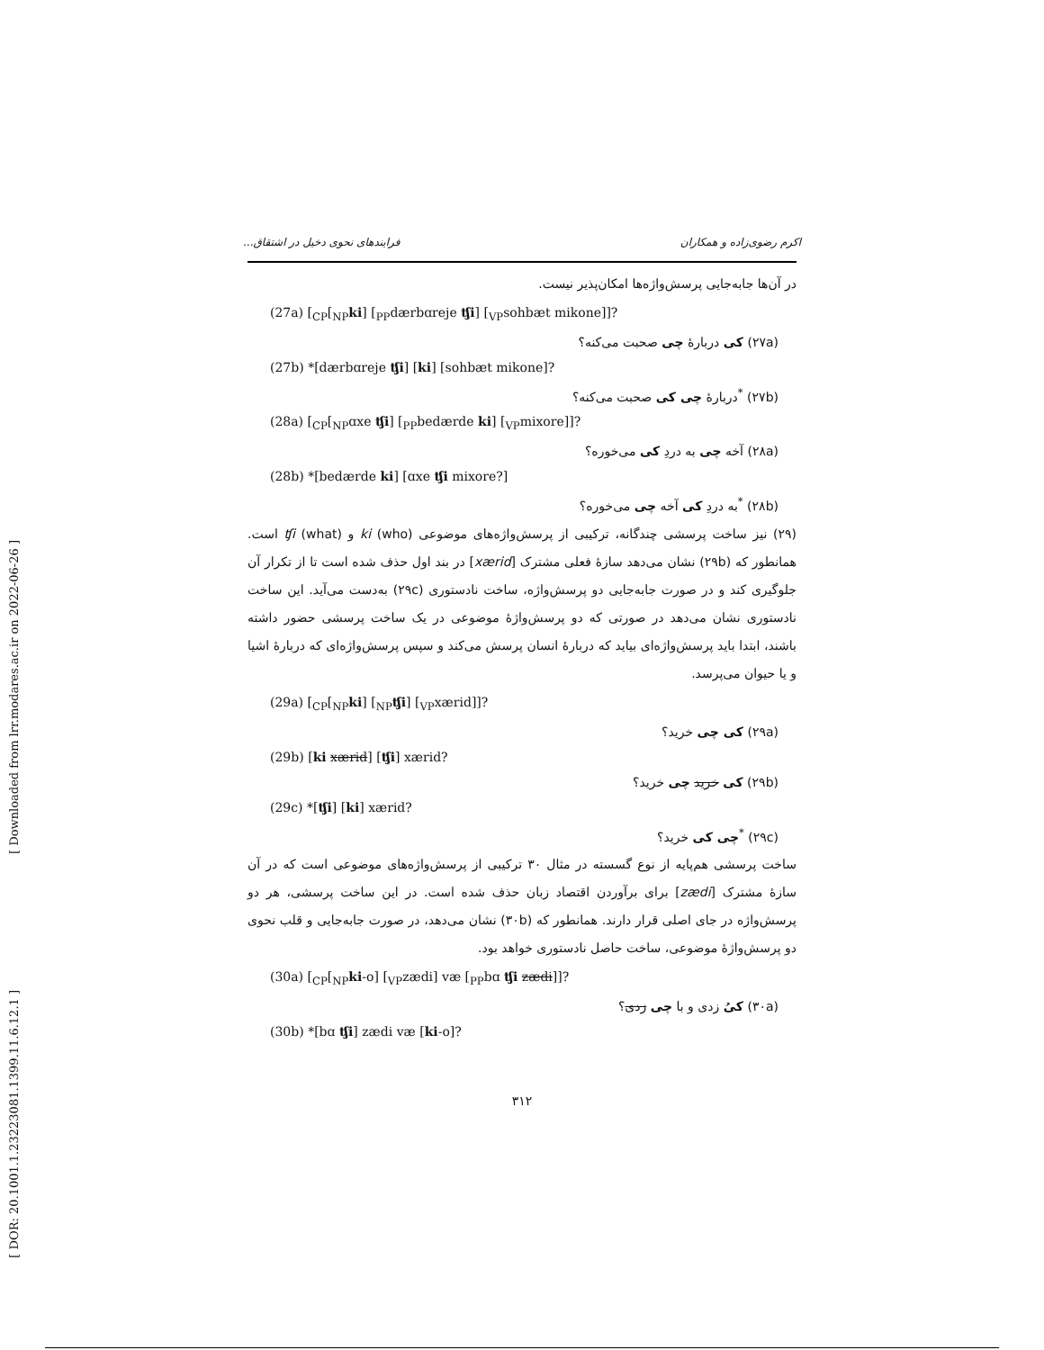اکرم رضوی‌زاده و همکاران فرایندهای نحوی دخیل در اشتقاق...
در آن‌ها جابه‌جایی پرسش‌واژه‌ها امکان‌پذیر نیست.
(27a) [<sub>CP</sub>[<sub>NP</sub>ki] [<sub>PP</sub>dærbɑreje ʧi] [<sub>VP</sub>sohbæt mikone]]?
(۲۷a) کی دربارهٔ چی صحبت می‌کنه؟
(27b) *[dærbɑreje ʧi] [ki] [sohbæt mikone]?
(۲۷b) <sup>*</sup>دربارهٔ چی کی صحبت می‌کنه؟
(28a) [<sub>CP</sub>[<sub>NP</sub>ɑxe ʧi] [<sub>PP</sub>bedærde ki] [<sub>VP</sub>mixore]]?
(۲۸a) آخه چی به دردِ کی می‌خوره؟
(28b) *[bedærde ki] [ɑxe ʧi mixore?]
(۲۸b) <sup>*</sup>به دردِ کی آخه چی می‌خوره؟
(۲۹) نیز ساخت پرسشی چندگانه، ترکیبی از پرسش‌واژه‌های موضوعی ki (who) و ʧi (what) است. همانطور که (۲۹b) نشان می‌دهد سازهٔ فعلی مشترک [xærid] در بند اول حذف شده است تا از تکرار آن جلوگیری کند و در صورت جابه‌جایی دو پرسش‌واژه، ساخت نادستوری (۲۹c) به‌دست می‌آید. این ساخت نادستوری نشان می‌دهد در صورتی که دو پرسش‌واژهٔ موضوعی در یک ساخت پرسشی حضور داشته باشند، ابتدا باید پرسش‌واژه‌ای بیاید که دربارهٔ انسان پرسش می‌کند و سپس پرسش‌واژه‌ای که دربارهٔ اشیا و یا حیوان می‌پرسد.
(29a) [<sub>CP</sub>[<sub>NP</sub>ki] [<sub>NP</sub>ʧi] [<sub>VP</sub>xærid]]?
(۲۹a) کی چی خرید؟
(29b) [ki xærid] [ʧi] xærid?
(۲۹b) کی خرید چی خرید؟
(29c) *[ʧi] [ki] xærid?
(۲۹c) <sup>*</sup>چی کی خرید؟
ساخت پرسشی هم‌پایه از نوع گسسته در مثال ۳۰ ترکیبی از پرسش‌واژه‌های موضوعی است که در آن سازهٔ مشترک [zædi] برای برآوردن اقتصاد زبان حذف شده است. در این ساخت پرسشی، هر دو پرسش‌واژه در جای اصلی قرار دارند. همانطور که (۳۰b) نشان می‌دهد، در صورت جابه‌جایی و قلب نحوی دو پرسش‌واژهٔ موضوعی، ساخت حاصل نادستوری خواهد بود.
(30a) [<sub>CP</sub>[<sub>NP</sub>ki-o] [<sub>VP</sub>zædi] væ [<sub>PP</sub>bɑ ʧi zædi]]?
(۳۰a) کیُ زدی و با چی زدی؟
(30b) *[bɑ ʧi] zædi væ [ki-o]?
۳۱۲
[ Downloaded from lrr.modares.ac.ir on 2022-06-26 ]
[ DOR: 20.1001.1.23223081.1399.11.6.12.1 ]